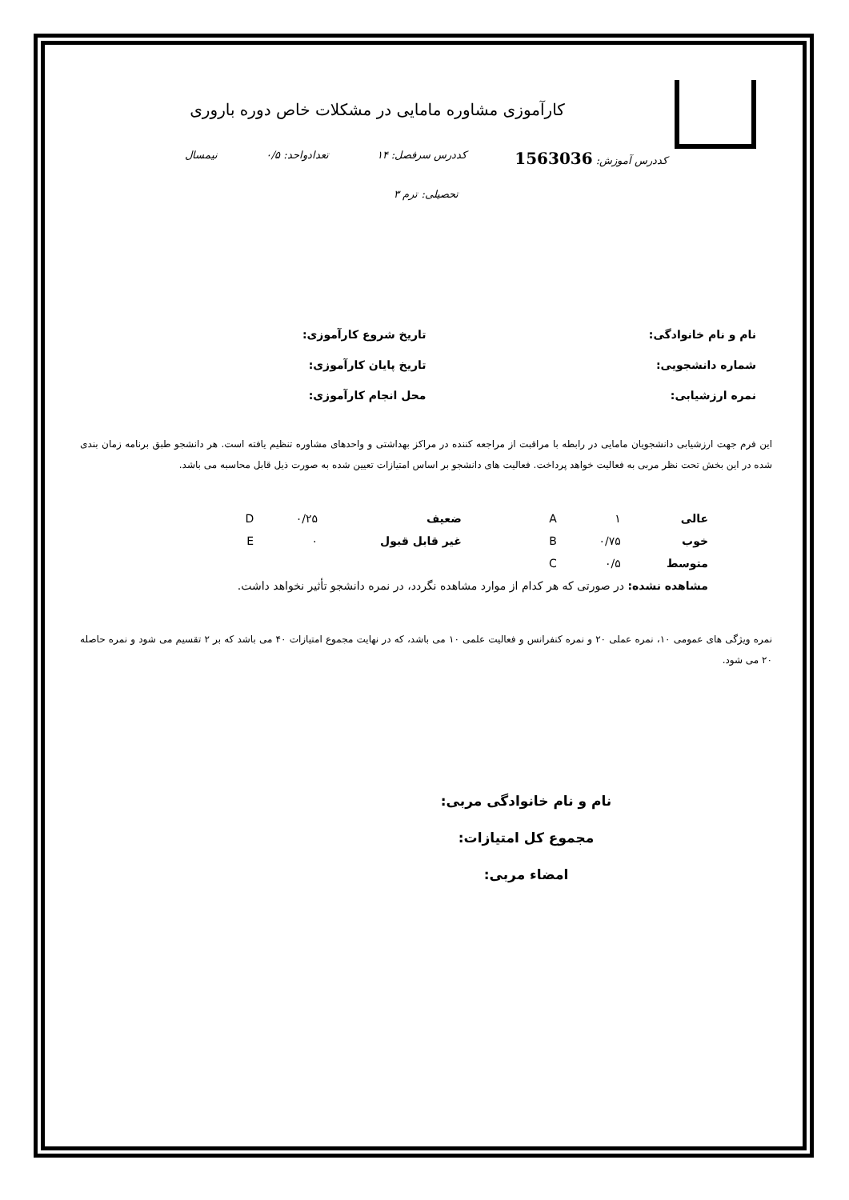کارآموزی مشاوره مامایی در مشکلات خاص دوره باروری
کددرس آموزش: 1563036 کددرس سرفصل: ۱۴ تعدادواحد: ۰/۵ نیمسال
تحصیلی: ترم ۳
نام و نام خانوادگی:
تاریخ شروع کارآموزی:
شماره دانشجویی:
تاریخ پایان کارآموزی:
نمره ارزشیابی:
محل انجام کارآموزی:
این فرم جهت ارزشیابی دانشجویان مامایی در رابطه با مراقبت از مراجعه کننده در مراکز بهداشتی و واحدهای مشاوره تنظیم یافته است. هر دانشجو طبق برنامه زمان بندی شده در این بخش تحت نظر مربی به فعالیت خواهد پرداخت. فعالیت های دانشجو بر اساس امتیازات تعیین شده به صورت ذیل قابل محاسبه می باشد.
| عالی | ۱ | A | ضعیف | ۰/۲۵ | D |
| خوب | ۰/۷۵ | B | غیر قابل قبول | ۰ | E |
| متوسط | ۰/۵ | C | | | |
| مشاهده نشده: در صورتی که هر کدام از موارد مشاهده نگردد، در نمره دانشجو تأثیر نخواهد داشت. | | | | | |
نمره ویژگی های عمومی ۱۰، نمره عملی ۲۰ و نمره کنفرانس و فعالیت علمی ۱۰ می باشد، که در نهایت مجموع امتیازات ۴۰ می باشد که بر ۲ تقسیم می شود و نمره حاصله ۲۰ می شود.
نام و نام خانوادگی مربی:
مجموع کل امتیازات:
امضاء مربی: